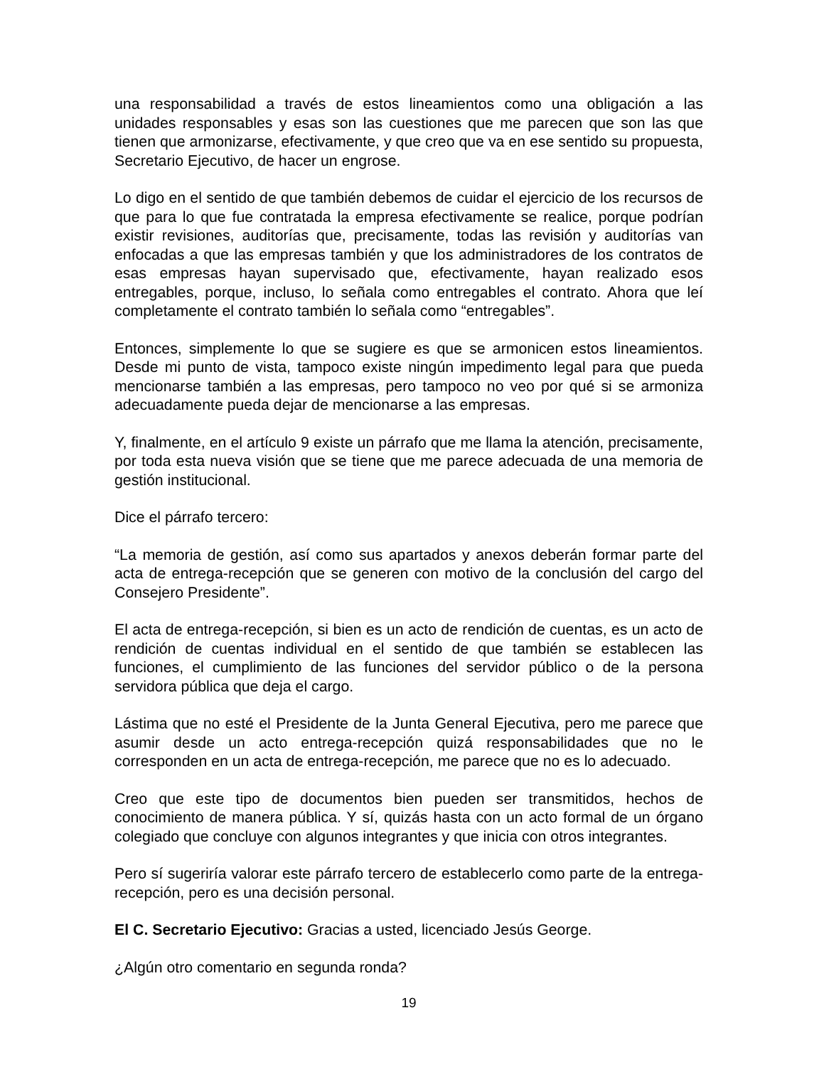una responsabilidad a través de estos lineamientos como una obligación a las unidades responsables y esas son las cuestiones que me parecen que son las que tienen que armonizarse, efectivamente, y que creo que va en ese sentido su propuesta, Secretario Ejecutivo, de hacer un engrose.
Lo digo en el sentido de que también debemos de cuidar el ejercicio de los recursos de que para lo que fue contratada la empresa efectivamente se realice, porque podrían existir revisiones, auditorías que, precisamente, todas las revisión y auditorías van enfocadas a que las empresas también y que los administradores de los contratos de esas empresas hayan supervisado que, efectivamente, hayan realizado esos entregables, porque, incluso, lo señala como entregables el contrato. Ahora que leí completamente el contrato también lo señala como “entregables”.
Entonces, simplemente lo que se sugiere es que se armonicen estos lineamientos. Desde mi punto de vista, tampoco existe ningún impedimento legal para que pueda mencionarse también a las empresas, pero tampoco no veo por qué si se armoniza adecuadamente pueda dejar de mencionarse a las empresas.
Y, finalmente, en el artículo 9 existe un párrafo que me llama la atención, precisamente, por toda esta nueva visión que se tiene que me parece adecuada de una memoria de gestión institucional.
Dice el párrafo tercero:
“La memoria de gestión, así como sus apartados y anexos deberán formar parte del acta de entrega-recepción que se generen con motivo de la conclusión del cargo del Consejero Presidente”.
El acta de entrega-recepción, si bien es un acto de rendición de cuentas, es un acto de rendición de cuentas individual en el sentido de que también se establecen las funciones, el cumplimiento de las funciones del servidor público o de la persona servidora pública que deja el cargo.
Lástima que no esté el Presidente de la Junta General Ejecutiva, pero me parece que asumir desde un acto entrega-recepción quizá responsabilidades que no le corresponden en un acta de entrega-recepción, me parece que no es lo adecuado.
Creo que este tipo de documentos bien pueden ser transmitidos, hechos de conocimiento de manera pública. Y sí, quizás hasta con un acto formal de un órgano colegiado que concluye con algunos integrantes y que inicia con otros integrantes.
Pero sí sugeriría valorar este párrafo tercero de establecerlo como parte de la entrega-recepción, pero es una decisión personal.
El C. Secretario Ejecutivo: Gracias a usted, licenciado Jesús George.
¿Algún otro comentario en segunda ronda?
19